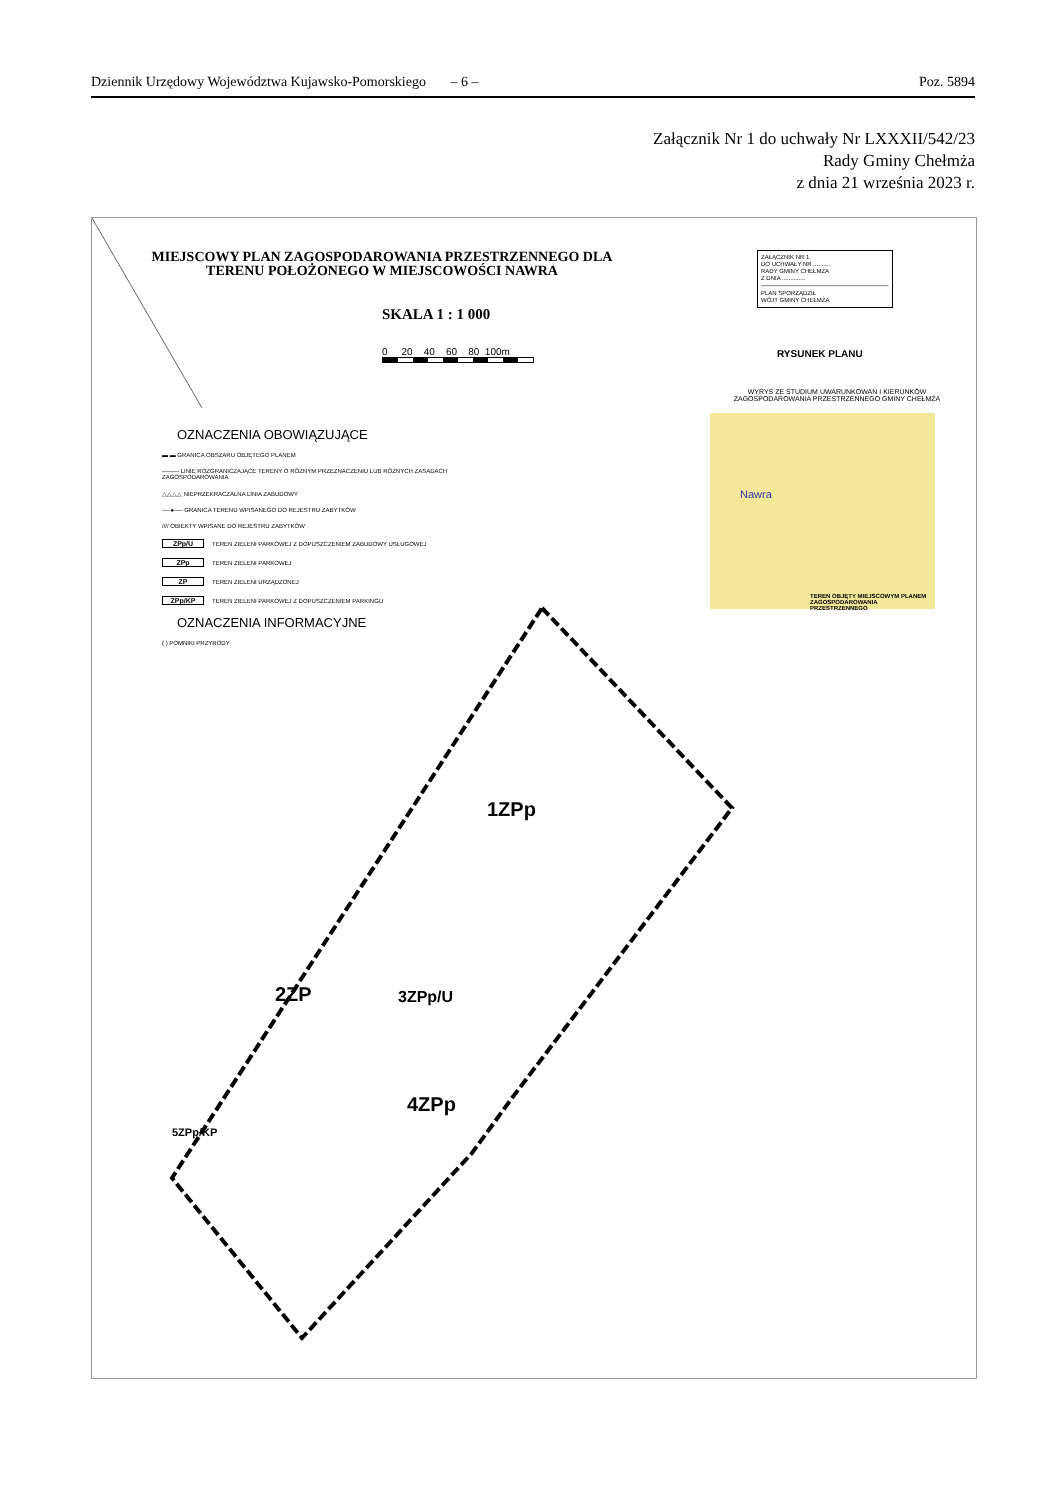Dziennik Urzędowy Województwa Kujawsko-Pomorskiego – 6 – Poz. 5894
Załącznik Nr 1 do uchwały Nr LXXXII/542/23
Rady Gminy Chełmża
z dnia 21 września 2023 r.
MIEJSCOWY PLAN ZAGOSPODAROWANIA PRZESTRZENNEGO DLA
TERENU POŁOŻONEGO W MIEJSCOWOŚCI NAWRA
SKALA 1 : 1 000
0 20 40 60 80 100m
ZAŁĄCZNIK NR 1
DO UCHWAŁY NR ..........
RADY GMINY CHEŁMŻA
Z DNIA ..............
PLAN SPORZĄDZIŁ
WÓJT GMINY CHEŁMŻA
RYSUNEK PLANU
WYRYS ZE STUDIUM UWARUNKOWAŃ I KIERUNKÓW ZAGOSPODAROWANIA PRZESTRZENNEGO GMINY CHEŁMŻA
Nawra
TEREN OBJĘTY MIEJSCOWYM PLANEM ZAGOSPODAROWANIA PRZESTRZENNEGO
OZNACZENIA OBOWIĄZUJĄCE
▬ ▬ GRANICA OBSZARU OBJĘTEGO PLANEM
──── LINIE ROZGRANICZAJĄCE TERENY O RÓŻNYM PRZEZNACZENIU LUB RÓŻNYCH ZASADACH ZAGOSPODAROWANIA
△△△△ NIEPRZEKRACZALNA LINIA ZABUDOWY
──●── GRANICA TERENU WPISANEGO DO REJESTRU ZABYTKÓW
//// OBIEKTY WPISANE DO REJESTRU ZABYTKÓW
ZPp/U TEREN ZIELENI PARKOWEJ Z DOPUSZCZENIEM ZABUDOWY USŁUGOWEJ
ZPp TEREN ZIELENI PARKOWEJ
ZP TEREN ZIELENI URZĄDZONEJ
ZPp/KP TEREN ZIELENI PARKOWEJ Z DOPUSZCZENIEM PARKINGU
OZNACZENIA INFORMACYJNE
( ) POMNIKI PRZYRODY
1ZPp
2ZP 3ZPp/U
4ZPp
5ZPp/KP